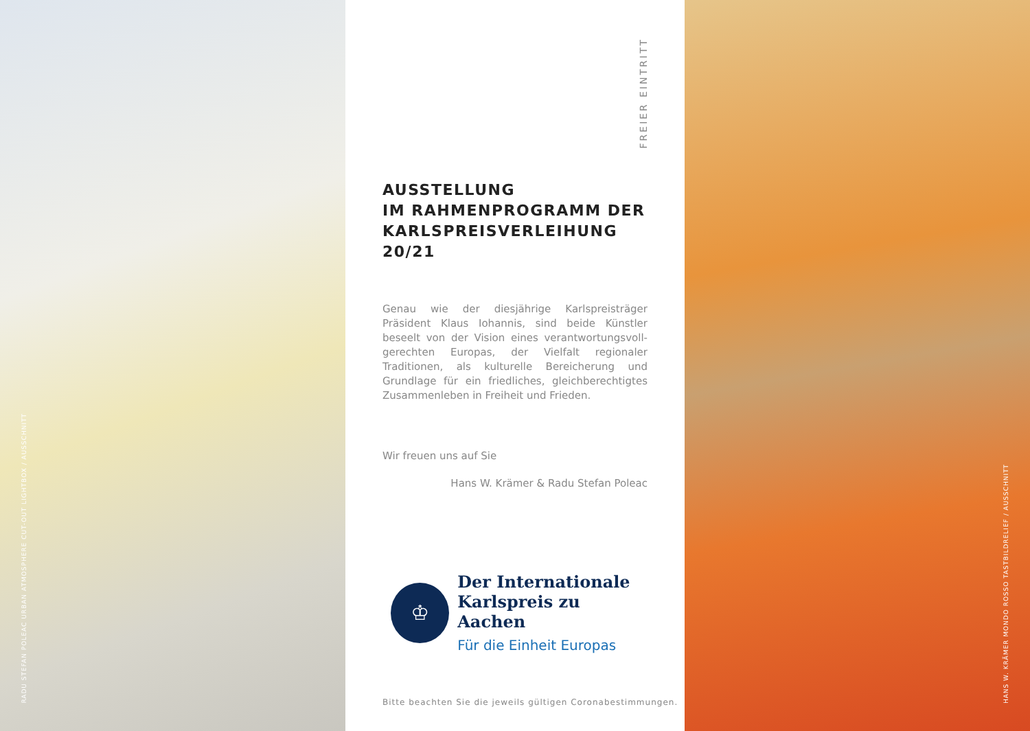RADU STEFAN POLEAC URBAN ATMOSPHERE CUT-OUT LIGHTBOX / AUSSCHNITT
FREIER EINTRITT
AUSSTELLUNG
IM RAHMENPROGRAMM DER
KARLSPREISVERLEIHUNG 20/21
Genau wie der diesjährige Karlspreisträger Präsident Klaus Iohannis, sind beide Künstler beseelt von der Vision eines verantwortungsvoll- gerechten Europas, der Vielfalt regionaler Traditionen, als kulturelle Bereicherung und Grundlage für ein friedliches, gleichberechtigtes Zusammenleben in Freiheit und Frieden.
Wir freuen uns auf Sie
Hans W. Krämer & Radu Stefan Poleac
♔
Der Internationale
Karlspreis zu Aachen
Für die Einheit Europas
Bitte beachten Sie die jeweils gültigen Coronabestimmungen.
HANS W. KRÄMER MONDO ROSSO TASTBILDRELIEF / AUSSCHNITT